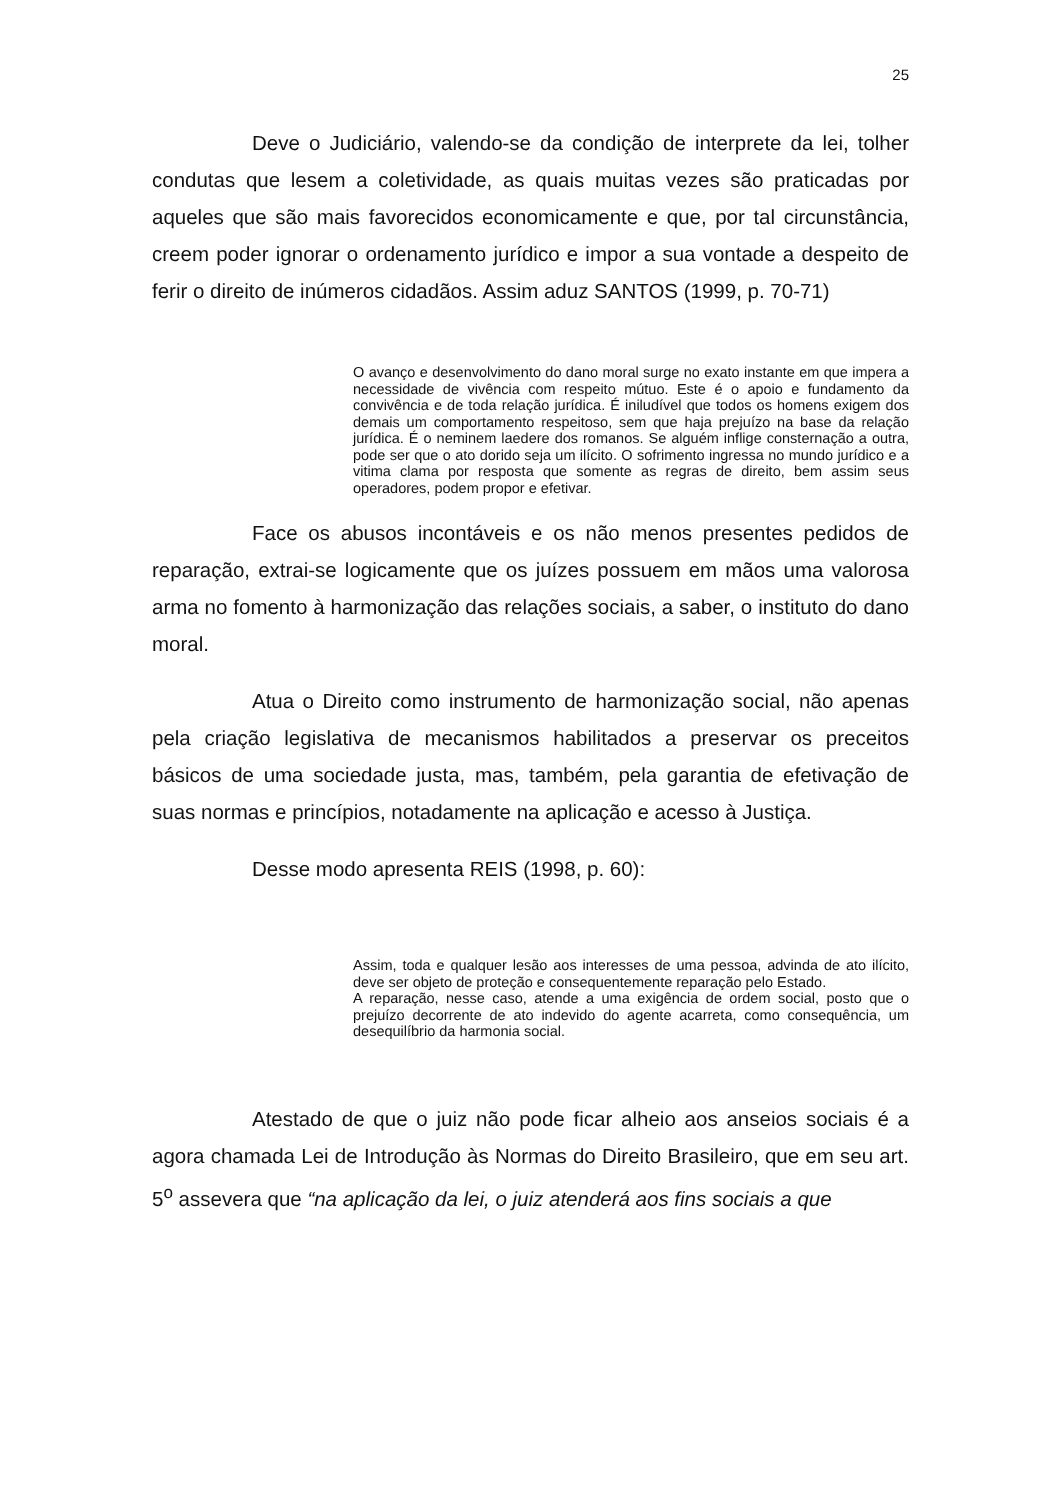25
Deve o Judiciário, valendo-se da condição de interprete da lei, tolher condutas que lesem a coletividade, as quais muitas vezes são praticadas por aqueles que são mais favorecidos economicamente e que, por tal circunstância, creem poder ignorar o ordenamento jurídico e impor a sua vontade a despeito de ferir o direito de inúmeros cidadãos. Assim aduz SANTOS (1999, p. 70-71)
O avanço e desenvolvimento do dano moral surge no exato instante em que impera a necessidade de vivência com respeito mútuo. Este é o apoio e fundamento da convivência e de toda relação jurídica. É iniludível que todos os homens exigem dos demais um comportamento respeitoso, sem que haja prejuízo na base da relação jurídica. É o neminem laedere dos romanos. Se alguém inflige consternação a outra, pode ser que o ato dorido seja um ilícito. O sofrimento ingressa no mundo jurídico e a vitima clama por resposta que somente as regras de direito, bem assim seus operadores, podem propor e efetivar.
Face os abusos incontáveis e os não menos presentes pedidos de reparação, extrai-se logicamente que os juízes possuem em mãos uma valorosa arma no fomento à harmonização das relações sociais, a saber, o instituto do dano moral.
Atua o Direito como instrumento de harmonização social, não apenas pela criação legislativa de mecanismos habilitados a preservar os preceitos básicos de uma sociedade justa, mas, também, pela garantia de efetivação de suas normas e princípios, notadamente na aplicação e acesso à Justiça.
Desse modo apresenta REIS (1998, p. 60):
Assim, toda e qualquer lesão aos interesses de uma pessoa, advinda de ato ilícito, deve ser objeto de proteção e consequentemente reparação pelo Estado.
A reparação, nesse caso, atende a uma exigência de ordem social, posto que o prejuízo decorrente de ato indevido do agente acarreta, como consequência, um desequilíbrio da harmonia social.
Atestado de que o juiz não pode ficar alheio aos anseios sociais é a agora chamada Lei de Introdução às Normas do Direito Brasileiro, que em seu art. 5<sup>o</sup> assevera que “na aplicação da lei, o juiz atenderá aos fins sociais a que